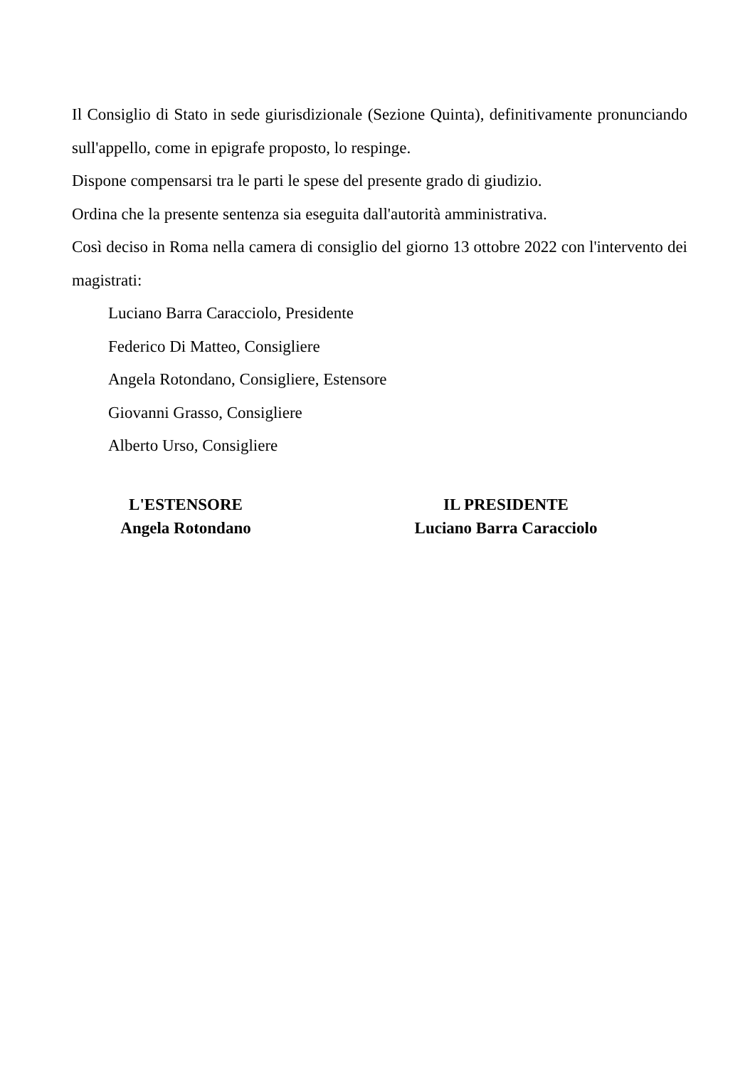Il Consiglio di Stato in sede giurisdizionale (Sezione Quinta), definitivamente pronunciando sull'appello, come in epigrafe proposto, lo respinge.
Dispone compensarsi tra le parti le spese del presente grado di giudizio.
Ordina che la presente sentenza sia eseguita dall'autorità amministrativa.
Così deciso in Roma nella camera di consiglio del giorno 13 ottobre 2022 con l'intervento dei magistrati:
Luciano Barra Caracciolo, Presidente
Federico Di Matteo, Consigliere
Angela Rotondano, Consigliere, Estensore
Giovanni Grasso, Consigliere
Alberto Urso, Consigliere
L'ESTENSORE
Angela Rotondano
IL PRESIDENTE
Luciano Barra Caracciolo